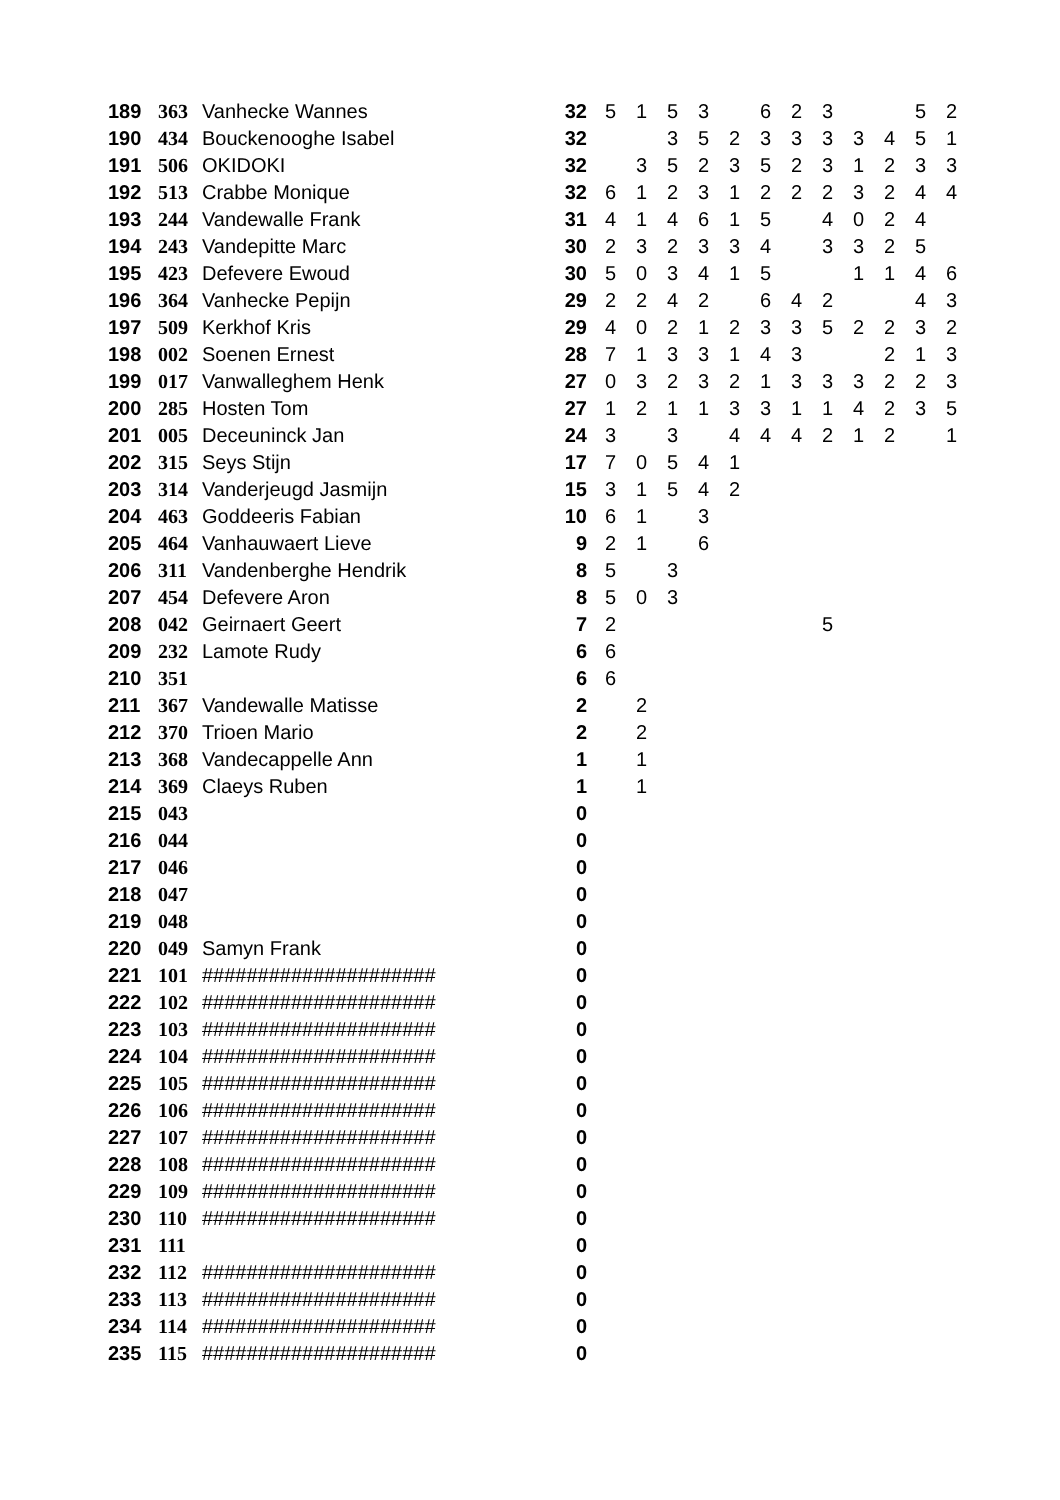| 189 | 363 | Vanhecke Wannes | 32 | 5 | 1 | 5 | 3 | | 6 | 2 | 3 | | | 5 | 2 |
| 190 | 434 | Bouckenooghe Isabel | 32 | | | 3 | 5 | 2 | 3 | 3 | 3 | 3 | 4 | 5 | 1 |
| 191 | 506 | OKIDOKI | 32 | | 3 | 5 | 2 | 3 | 5 | 2 | 3 | 1 | 2 | 3 | 3 |
| 192 | 513 | Crabbe Monique | 32 | 6 | 1 | 2 | 3 | 1 | 2 | 2 | 2 | 3 | 2 | 4 | 4 |
| 193 | 244 | Vandewalle Frank | 31 | 4 | 1 | 4 | 6 | 1 | 5 | | 4 | 0 | 2 | 4 | |
| 194 | 243 | Vandepitte Marc | 30 | 2 | 3 | 2 | 3 | 3 | 4 | | 3 | 3 | 2 | 5 | |
| 195 | 423 | Defevere Ewoud | 30 | 5 | 0 | 3 | 4 | 1 | 5 | | | 1 | 1 | 4 | 6 |
| 196 | 364 | Vanhecke Pepijn | 29 | 2 | 2 | 4 | 2 | | 6 | 4 | 2 | | | 4 | 3 |
| 197 | 509 | Kerkhof Kris | 29 | 4 | 0 | 2 | 1 | 2 | 3 | 3 | 5 | 2 | 2 | 3 | 2 |
| 198 | 002 | Soenen Ernest | 28 | 7 | 1 | 3 | 3 | 1 | 4 | 3 | | | 2 | 1 | 3 |
| 199 | 017 | Vanwalleghem Henk | 27 | 0 | 3 | 2 | 3 | 2 | 1 | 3 | 3 | 3 | 2 | 2 | 3 |
| 200 | 285 | Hosten Tom | 27 | 1 | 2 | 1 | 1 | 3 | 3 | 1 | 1 | 4 | 2 | 3 | 5 |
| 201 | 005 | Deceuninck Jan | 24 | 3 | | 3 | | 4 | 4 | 4 | 2 | 1 | 2 | | 1 |
| 202 | 315 | Seys Stijn | 17 | 7 | 0 | 5 | 4 | 1 | | | | | | | |
| 203 | 314 | Vanderjeugd Jasmijn | 15 | 3 | 1 | 5 | 4 | 2 | | | | | | | |
| 204 | 463 | Goddeeris Fabian | 10 | 6 | 1 | | 3 | | | | | | | | |
| 205 | 464 | Vanhauwaert Lieve | 9 | 2 | 1 | | 6 | | | | | | | | |
| 206 | 311 | Vandenberghe Hendrik | 8 | 5 | | 3 | | | | | | | | | |
| 207 | 454 | Defevere Aron | 8 | 5 | 0 | 3 | | | | | | | | | |
| 208 | 042 | Geirnaert Geert | 7 | 2 | | | | | | | 5 | | | | |
| 209 | 232 | Lamote Rudy | 6 | 6 | | | | | | | | | | | |
| 210 | 351 | | 6 | 6 | | | | | | | | | | | |
| 211 | 367 | Vandewalle Matisse | 2 | | 2 | | | | | | | | | | |
| 212 | 370 | Trioen Mario | 2 | | 2 | | | | | | | | | | |
| 213 | 368 | Vandecappelle Ann | 1 | | 1 | | | | | | | | | | |
| 214 | 369 | Claeys Ruben | 1 | | 1 | | | | | | | | | | |
| 215 | 043 | | 0 | | | | | | | | | | | | |
| 216 | 044 | | 0 | | | | | | | | | | | | |
| 217 | 046 | | 0 | | | | | | | | | | | | |
| 218 | 047 | | 0 | | | | | | | | | | | | |
| 219 | 048 | | 0 | | | | | | | | | | | | |
| 220 | 049 | Samyn Frank | 0 | | | | | | | | | | | | |
| 221 | 101 | ##################### | 0 | | | | | | | | | | | | |
| 222 | 102 | ##################### | 0 | | | | | | | | | | | | |
| 223 | 103 | ##################### | 0 | | | | | | | | | | | | |
| 224 | 104 | ##################### | 0 | | | | | | | | | | | | |
| 225 | 105 | ##################### | 0 | | | | | | | | | | | | |
| 226 | 106 | ##################### | 0 | | | | | | | | | | | | |
| 227 | 107 | ##################### | 0 | | | | | | | | | | | | |
| 228 | 108 | ##################### | 0 | | | | | | | | | | | | |
| 229 | 109 | ##################### | 0 | | | | | | | | | | | | |
| 230 | 110 | ##################### | 0 | | | | | | | | | | | | |
| 231 | 111 | | 0 | | | | | | | | | | | | |
| 232 | 112 | ##################### | 0 | | | | | | | | | | | | |
| 233 | 113 | ##################### | 0 | | | | | | | | | | | | |
| 234 | 114 | ##################### | 0 | | | | | | | | | | | | |
| 235 | 115 | ##################### | 0 | | | | | | | | | | | | |